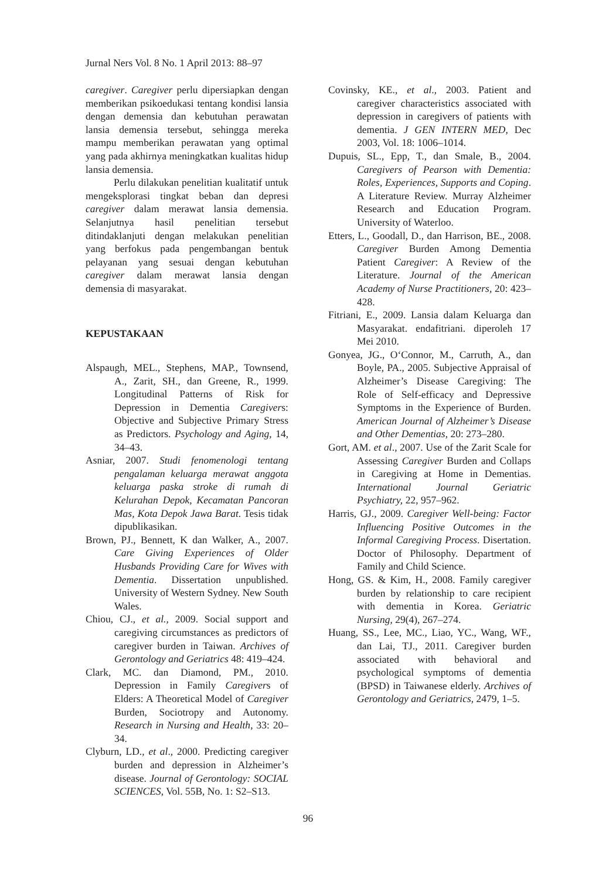Jurnal Ners Vol. 8 No. 1 April 2013: 88–97
caregiver. Caregiver perlu dipersiapkan dengan memberikan psikoedukasi tentang kondisi lansia dengan demensia dan kebutuhan perawatan lansia demensia tersebut, sehingga mereka mampu memberikan perawatan yang optimal yang pada akhirnya meningkatkan kualitas hidup lansia demensia.
Perlu dilakukan penelitian kualitatif untuk mengeksplorasi tingkat beban dan depresi caregiver dalam merawat lansia demensia. Selanjutnya hasil penelitian tersebut ditindaklanjuti dengan melakukan penelitian yang berfokus pada pengembangan bentuk pelayanan yang sesuai dengan kebutuhan caregiver dalam merawat lansia dengan demensia di masyarakat.
KEPUSTAKAAN
Alspaugh, MEL., Stephens, MAP., Townsend, A., Zarit, SH., dan Greene, R., 1999. Longitudinal Patterns of Risk for Depression in Dementia Caregivers: Objective and Subjective Primary Stress as Predictors. Psychology and Aging, 14, 34–43.
Asniar, 2007. Studi fenomenologi tentang pengalaman keluarga merawat anggota keluarga paska stroke di rumah di Kelurahan Depok, Kecamatan Pancoran Mas, Kota Depok Jawa Barat. Tesis tidak dipublikasikan.
Brown, PJ., Bennett, K dan Walker, A., 2007. Care Giving Experiences of Older Husbands Providing Care for Wives with Dementia. Dissertation unpublished. University of Western Sydney. New South Wales.
Chiou, CJ., et al., 2009. Social support and caregiving circumstances as predictors of caregiver burden in Taiwan. Archives of Gerontology and Geriatrics 48: 419–424.
Clark, MC. dan Diamond, PM., 2010. Depression in Family Caregivers of Elders: A Theoretical Model of Caregiver Burden, Sociotropy and Autonomy. Research in Nursing and Health, 33: 20–34.
Clyburn, LD., et al., 2000. Predicting caregiver burden and depression in Alzheimer’s disease. Journal of Gerontology: SOCIAL SCIENCES, Vol. 55B, No. 1: S2–S13.
Covinsky, KE., et al., 2003. Patient and caregiver characteristics associated with depression in caregivers of patients with dementia. J GEN INTERN MED, Dec 2003, Vol. 18: 1006–1014.
Dupuis, SL., Epp, T., dan Smale, B., 2004. Caregivers of Pearson with Dementia: Roles, Experiences, Supports and Coping. A Literature Review. Murray Alzheimer Research and Education Program. University of Waterloo.
Etters, L., Goodall, D., dan Harrison, BE., 2008. Caregiver Burden Among Dementia Patient Caregiver: A Review of the Literature. Journal of the American Academy of Nurse Practitioners, 20: 423–428.
Fitriani, E., 2009. Lansia dalam Keluarga dan Masyarakat. endafitriani. diperoleh 17 Mei 2010.
Gonyea, JG., O‘Connor, M., Carruth, A., dan Boyle, PA., 2005. Subjective Appraisal of Alzheimer’s Disease Caregiving: The Role of Self-efficacy and Depressive Symptoms in the Experience of Burden. American Journal of Alzheimer’s Disease and Other Dementias, 20: 273–280.
Gort, AM. et al., 2007. Use of the Zarit Scale for Assessing Caregiver Burden and Collaps in Caregiving at Home in Dementias. International Journal Geriatric Psychiatry, 22, 957–962.
Harris, GJ., 2009. Caregiver Well-being: Factor Influencing Positive Outcomes in the Informal Caregiving Process. Disertation. Doctor of Philosophy. Department of Family and Child Science.
Hong, GS. & Kim, H., 2008. Family caregiver burden by relationship to care recipient with dementia in Korea. Geriatric Nursing, 29(4), 267–274.
Huang, SS., Lee, MC., Liao, YC., Wang, WF., dan Lai, TJ., 2011. Caregiver burden associated with behavioral and psychological symptoms of dementia (BPSD) in Taiwanese elderly. Archives of Gerontology and Geriatrics, 2479, 1–5.
96